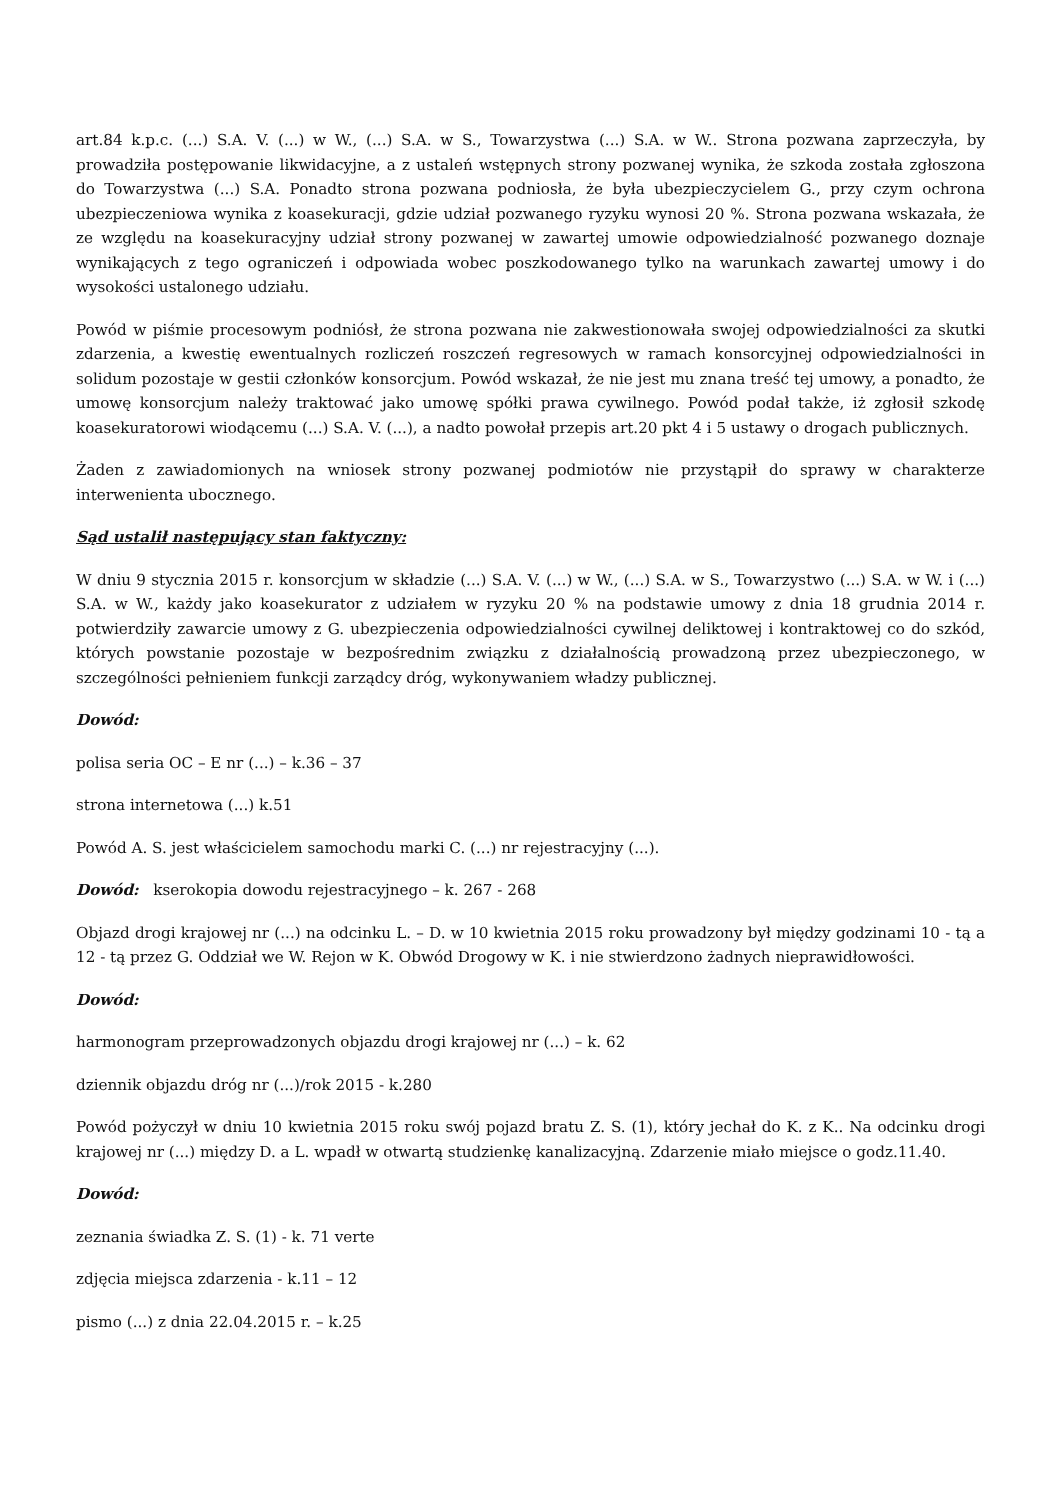art.84 k.p.c. (...) S.A. V. (...) w W., (...) S.A. w S., Towarzystwa (...) S.A. w W.. Strona pozwana zaprzeczyła, by prowadziła postępowanie likwidacyjne, a z ustaleń wstępnych strony pozwanej wynika, że szkoda została zgłoszona do Towarzystwa (...) S.A. Ponadto strona pozwana podniosła, że była ubezpieczycielem G., przy czym ochrona ubezpieczeniowa wynika z koasekuracji, gdzie udział pozwanego ryzyku wynosi 20 %. Strona pozwana wskazała, że ze względu na koasekuracyjny udział strony pozwanej w zawartej umowie odpowiedzialność pozwanego doznaje wynikających z tego ograniczeń i odpowiada wobec poszkodowanego tylko na warunkach zawartej umowy i do wysokości ustalonego udziału.
Powód w piśmie procesowym podniósł, że strona pozwana nie zakwestionowała swojej odpowiedzialności za skutki zdarzenia, a kwestię ewentualnych rozliczeń roszczeń regresowych w ramach konsorcyjnej odpowiedzialności in solidum pozostaje w gestii członków konsorcjum. Powód wskazał, że nie jest mu znana treść tej umowy, a ponadto, że umowę konsorcjum należy traktować jako umowę spółki prawa cywilnego. Powód podał także, iż zgłosił szkodę koasekuratorowi wiodącemu (...) S.A. V. (...), a nadto powołał przepis art.20 pkt 4 i 5 ustawy o drogach publicznych.
Żaden z zawiadomionych na wniosek strony pozwanej podmiotów nie przystąpił do sprawy w charakterze interwenienta ubocznego.
Sąd ustalił następujący stan faktyczny:
W dniu 9 stycznia 2015 r. konsorcjum w składzie (...) S.A. V. (...) w W., (...) S.A. w S., Towarzystwo (...) S.A. w W. i (...) S.A. w W., każdy jako koasekurator z udziałem w ryzyku 20 % na podstawie umowy z dnia 18 grudnia 2014 r. potwierdziły zawarcie umowy z G. ubezpieczenia odpowiedzialności cywilnej deliktowej i kontraktowej co do szkód, których powstanie pozostaje w bezpośrednim związku z działalnością prowadzoną przez ubezpieczonego, w szczególności pełnieniem funkcji zarządcy dróg, wykonywaniem władzy publicznej.
Dowód:
polisa seria OC – E nr (...) – k.36 – 37
strona internetowa (...) k.51
Powód A. S. jest właścicielem samochodu marki C. (...) nr rejestracyjny (...).
Dowód: kserokopia dowodu rejestracyjnego – k. 267 - 268
Objazd drogi krajowej nr (...) na odcinku L. – D. w 10 kwietnia 2015 roku prowadzony był między godzinami 10 - tą a 12 - tą przez G. Oddział we W. Rejon w K. Obwód Drogowy w K. i nie stwierdzono żadnych nieprawidłowości.
Dowód:
harmonogram przeprowadzonych objazdu drogi krajowej nr (...) – k. 62
dziennik objazdu dróg nr (...)/rok 2015 - k.280
Powód pożyczył w dniu 10 kwietnia 2015 roku swój pojazd bratu Z. S. (1), który jechał do K. z K.. Na odcinku drogi krajowej nr (...) między D. a L. wpadł w otwartą studzienkę kanalizacyjną. Zdarzenie miało miejsce o godz.11.40.
Dowód:
zeznania świadka Z. S. (1) - k. 71 verte
zdjęcia miejsca zdarzenia - k.11 – 12
pismo (...) z dnia 22.04.2015 r. – k.25